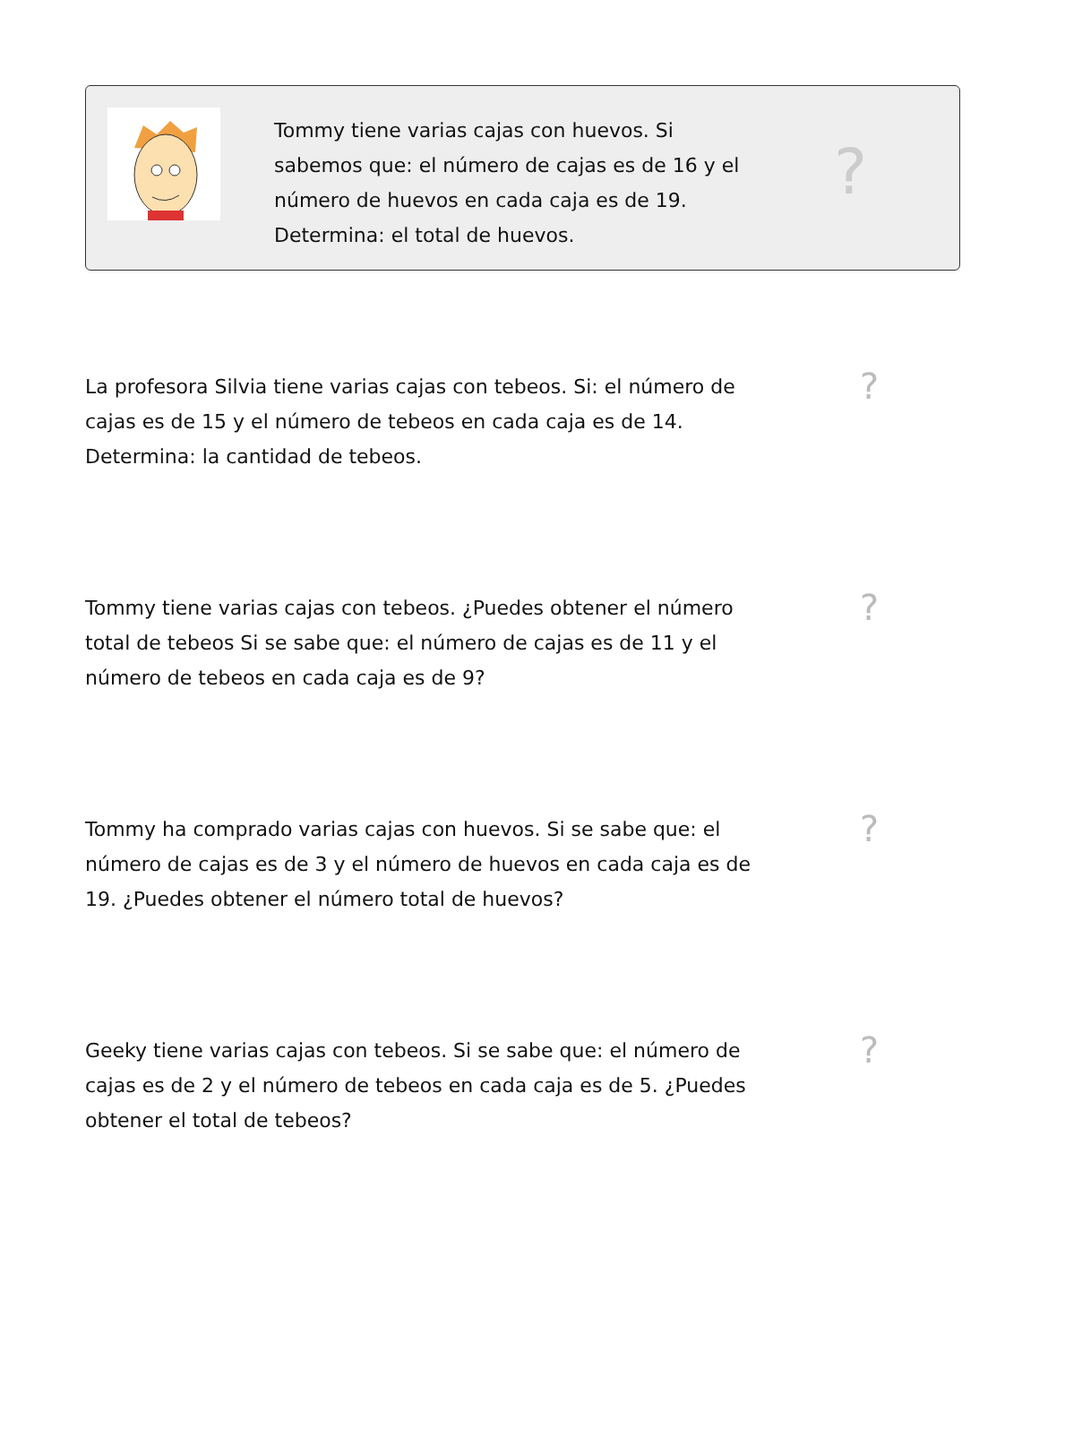Tommy tiene varias cajas con huevos. Si sabemos que: el número de cajas es de 16 y el número de huevos en cada caja es de 19. Determina: el total de huevos.
?
La profesora Silvia tiene varias cajas con tebeos. Si: el número de cajas es de 15 y el número de tebeos en cada caja es de 14. Determina: la cantidad de tebeos.
?
Tommy tiene varias cajas con tebeos. ¿Puedes obtener el número total de tebeos Si se sabe que: el número de cajas es de 11 y el número de tebeos en cada caja es de 9?
?
Tommy ha comprado varias cajas con huevos. Si se sabe que: el número de cajas es de 3 y el número de huevos en cada caja es de 19. ¿Puedes obtener el número total de huevos?
?
Geeky tiene varias cajas con tebeos. Si se sabe que: el número de cajas es de 2 y el número de tebeos en cada caja es de 5. ¿Puedes obtener el total de tebeos?
?